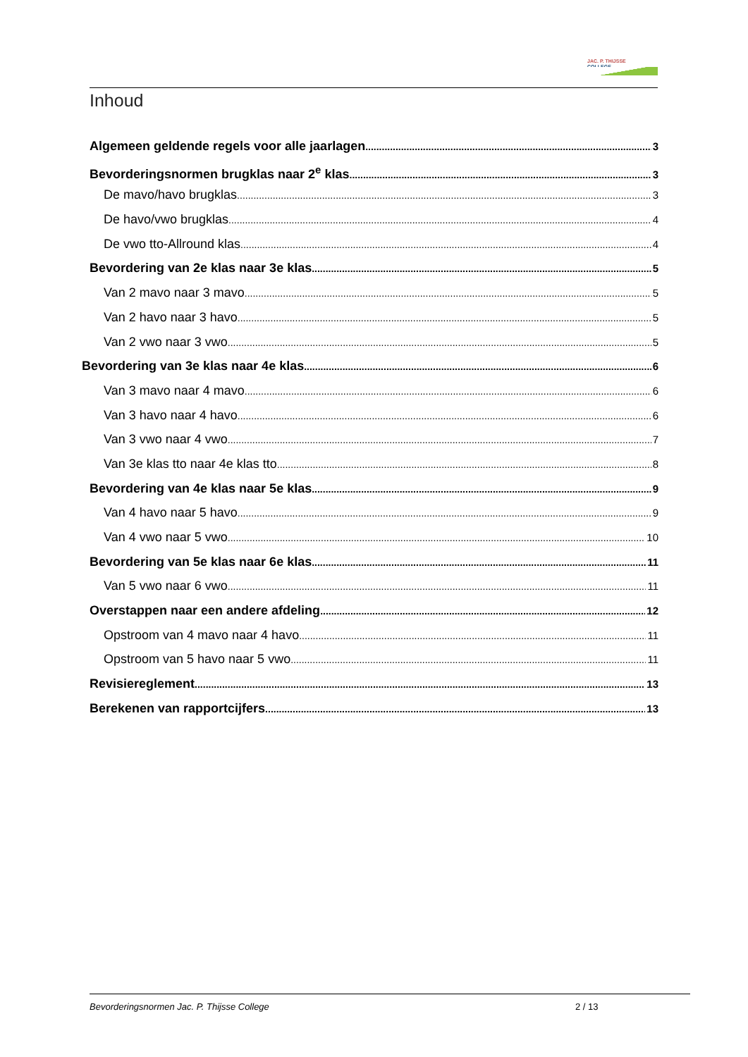JAC. P. THIJSSE
COLLEGE
Inhoud
Algemeen geldende regels voor alle jaarlagen 3
Bevorderingsnormen brugklas naar 2<sup>e</sup> klas 3
De mavo/havo brugklas 3
De havo/vwo brugklas 4
De vwo tto-Allround klas 4
Bevordering van 2e klas naar 3e klas 5
Van 2 mavo naar 3 mavo 5
Van 2 havo naar 3 havo 5
Van 2 vwo naar 3 vwo 5
Bevordering van 3e klas naar 4e klas 6
Van 3 mavo naar 4 mavo 6
Van 3 havo naar 4 havo 6
Van 3 vwo naar 4 vwo 7
Van 3e klas tto naar 4e klas tto 8
Bevordering van 4e klas naar 5e klas 9
Van 4 havo naar 5 havo 9
Van 4 vwo naar 5 vwo 10
Bevordering van 5e klas naar 6e klas 11
Van 5 vwo naar 6 vwo 11
Overstappen naar een andere afdeling 12
Opstroom van 4 mavo naar 4 havo 11
Opstroom van 5 havo naar 5 vwo 11
Revisiereglement 13
Berekenen van rapportcijfers 13
Bevorderingsnormen Jac. P. Thijsse College 2 / 13